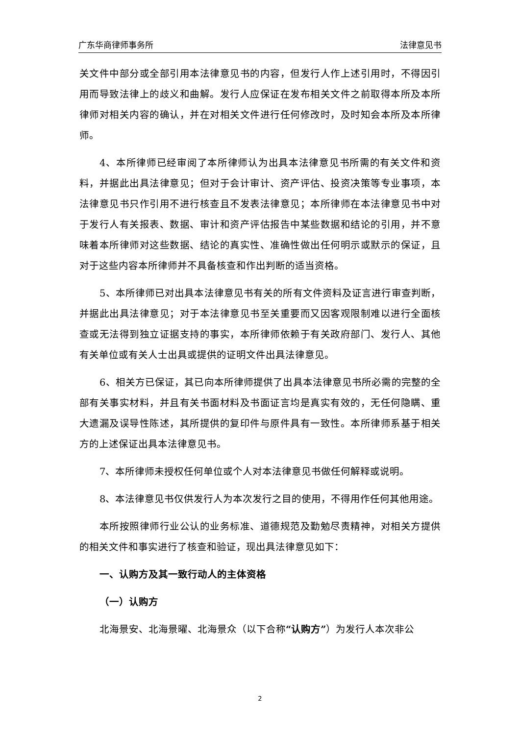广东华商律师事务所 法律意见书
关文件中部分或全部引用本法律意见书的内容，但发行人作上述引用时，不得因引用而导致法律上的歧义和曲解。发行人应保证在发布相关文件之前取得本所及本所律师对相关内容的确认，并在对相关文件进行任何修改时，及时知会本所及本所律师。
4、本所律师已经审阅了本所律师认为出具本法律意见书所需的有关文件和资料，并据此出具法律意见；但对于会计审计、资产评估、投资决策等专业事项，本法律意见书只作引用不进行核查且不发表法律意见；本所律师在本法律意见书中对于发行人有关报表、数据、审计和资产评估报告中某些数据和结论的引用，并不意味着本所律师对这些数据、结论的真实性、准确性做出任何明示或默示的保证，且对于这些内容本所律师并不具备核查和作出判断的适当资格。
5、本所律师已对出具本法律意见书有关的所有文件资料及证言进行审查判断，并据此出具法律意见；对于本法律意见书至关重要而又因客观限制难以进行全面核查或无法得到独立证据支持的事实，本所律师依赖于有关政府部门、发行人、其他有关单位或有关人士出具或提供的证明文件出具法律意见。
6、相关方已保证，其已向本所律师提供了出具本法律意见书所必需的完整的全部有关事实材料，并且有关书面材料及书面证言均是真实有效的，无任何隐瞒、重大遗漏及误导性陈述，其所提供的复印件与原件具有一致性。本所律师系基于相关方的上述保证出具本法律意见书。
7、本所律师未授权任何单位或个人对本法律意见书做任何解释或说明。
8、本法律意见书仅供发行人为本次发行之目的使用，不得用作任何其他用途。
本所按照律师行业公认的业务标准、道德规范及勤勉尽责精神，对相关方提供的相关文件和事实进行了核查和验证，现出具法律意见如下：
一、认购方及其一致行动人的主体资格
（一）认购方
北海景安、北海景曜、北海景众（以下合称“认购方”）为发行人本次非公
2